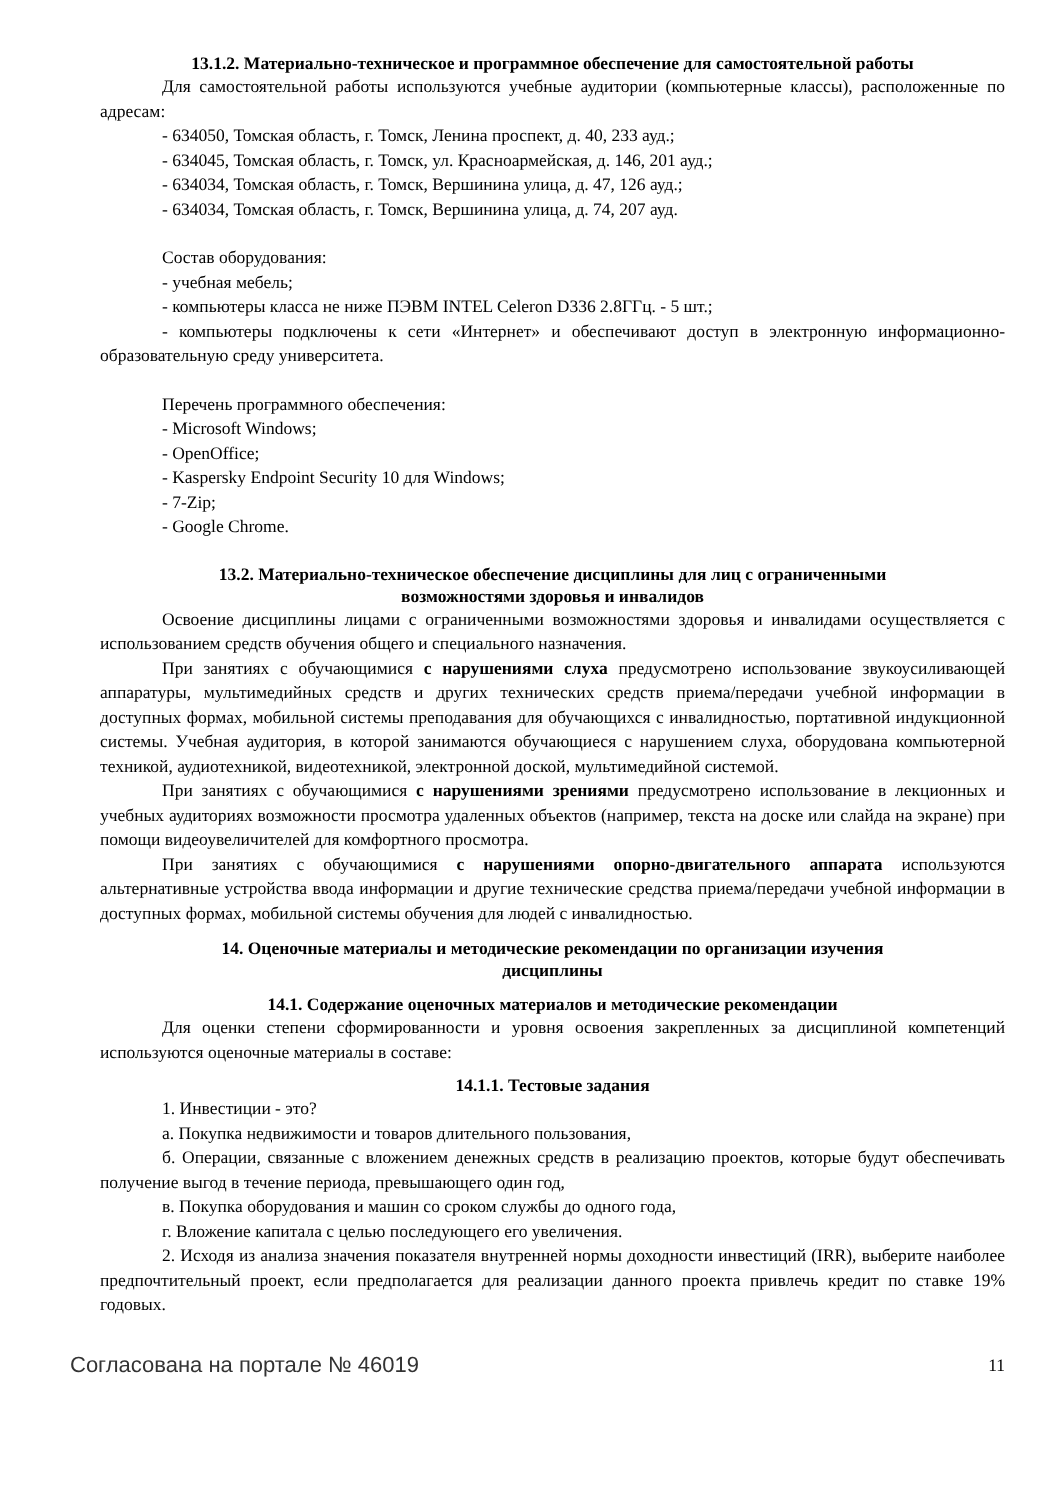13.1.2. Материально-техническое и программное обеспечение для самостоятельной работы
Для самостоятельной работы используются учебные аудитории (компьютерные классы), расположенные по адресам:
- 634050, Томская область, г. Томск, Ленина проспект, д. 40, 233 ауд.;
- 634045, Томская область, г. Томск, ул. Красноармейская, д. 146, 201 ауд.;
- 634034, Томская область, г. Томск, Вершинина улица, д. 47, 126 ауд.;
- 634034, Томская область, г. Томск, Вершинина улица, д. 74, 207 ауд.
Состав оборудования:
- учебная мебель;
- компьютеры класса не ниже ПЭВМ INTEL Celeron D336 2.8ГГц. - 5 шт.;
- компьютеры подключены к сети «Интернет» и обеспечивают доступ в электронную информационно-образовательную среду университета.
Перечень программного обеспечения:
- Microsoft Windows;
- OpenOffice;
- Kaspersky Endpoint Security 10 для Windows;
- 7-Zip;
- Google Chrome.
13.2. Материально-техническое обеспечение дисциплины для лиц с ограниченными
возможностями здоровья и инвалидов
Освоение дисциплины лицами с ограниченными возможностями здоровья и инвалидами осуществляется с использованием средств обучения общего и специального назначения.
При занятиях с обучающимися с нарушениями слуха предусмотрено использование звукоусиливающей аппаратуры, мультимедийных средств и других технических средств приема/передачи учебной информации в доступных формах, мобильной системы преподавания для обучающихся с инвалидностью, портативной индукционной системы. Учебная аудитория, в которой занимаются обучающиеся с нарушением слуха, оборудована компьютерной техникой, аудиотехникой, видеотехникой, электронной доской, мультимедийной системой.
При занятиях с обучающимися с нарушениями зрениями предусмотрено использование в лекционных и учебных аудиториях возможности просмотра удаленных объектов (например, текста на доске или слайда на экране) при помощи видеоувеличителей для комфортного просмотра.
При занятиях с обучающимися с нарушениями опорно-двигательного аппарата используются альтернативные устройства ввода информации и другие технические средства приема/передачи учебной информации в доступных формах, мобильной системы обучения для людей с инвалидностью.
14. Оценочные материалы и методические рекомендации по организации изучения
дисциплины
14.1. Содержание оценочных материалов и методические рекомендации
Для оценки степени сформированности и уровня освоения закрепленных за дисциплиной компетенций используются оценочные материалы в составе:
14.1.1. Тестовые задания
1. Инвестиции - это?
а. Покупка недвижимости и товаров длительного пользования,
б. Операции, связанные с вложением денежных средств в реализацию проектов, которые будут обеспечивать получение выгод в течение периода, превышающего один год,
в. Покупка оборудования и машин со сроком службы до одного года,
г. Вложение капитала с целью последующего его увеличения.
2. Исходя из анализа значения показателя внутренней нормы доходности инвестиций (IRR), выберите наиболее предпочтительный проект, если предполагается для реализации данного проекта привлечь кредит по ставке 19% годовых.
Согласована на портале № 46019 11